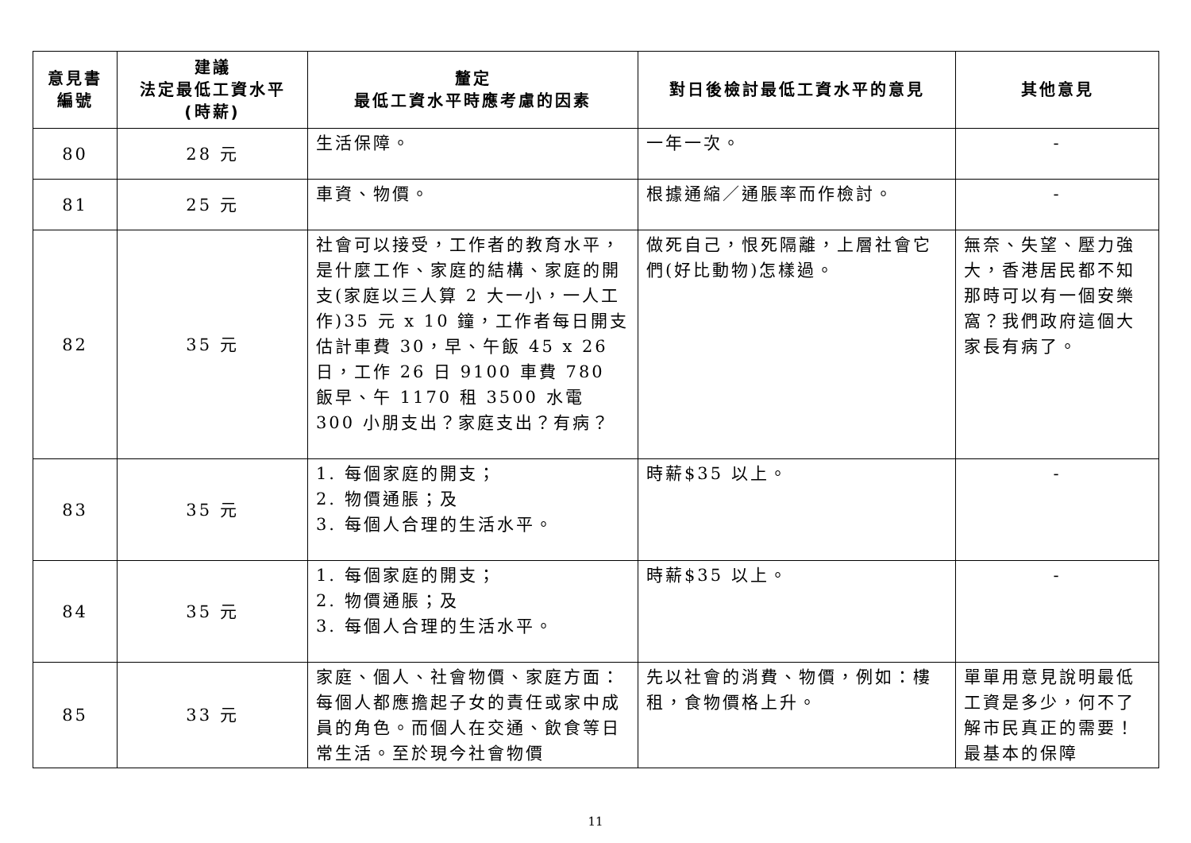| 意見書 編號 | 建議 法定最低工資水平 (時薪) | 釐定 最低工資水平時應考慮的因素 | 對日後檢討最低工資水平的意見 | 其他意見 |
| --- | --- | --- | --- | --- |
| 80 | 28 元 | 生活保障。 | 一年一次。 | - |
| 81 | 25 元 | 車資、物價。 | 根據通縮／通脹率而作檢討。 | - |
| 82 | 35 元 | 社會可以接受，工作者的教育水平，是什麼工作、家庭的結構、家庭的開支(家庭以三人算 2 大一小，一人工作)35 元 x 10 鐘，工作者每日開支估計車費 30，早、午飯 45 x 26 日，工作 26 日 9100 車費 780 飯早、午 1170 租 3500 水電 300 小朋支出？家庭支出？有病？ | 做死自己，恨死隔離，上層社會它們(好比動物)怎樣過。 | 無奈、失望、壓力強大，香港居民都不知那時可以有一個安樂窩？我們政府這個大家長有病了。 |
| 83 | 35 元 | 1. 每個家庭的開支； 2. 物價通脹；及 3. 每個人合理的生活水平。 | 時薪$35 以上。 | - |
| 84 | 35 元 | 1. 每個家庭的開支； 2. 物價通脹；及 3. 每個人合理的生活水平。 | 時薪$35 以上。 | - |
| 85 | 33 元 | 家庭、個人、社會物價、家庭方面：每個人都應擔起子女的責任或家中成員的角色。而個人在交通、飲食等日常生活。至於現今社會物價 | 先以社會的消費、物價，例如：樓租，食物價格上升。 | 單單用意見說明最低工資是多少，何不了解市民真正的需要！最基本的保障 |
11